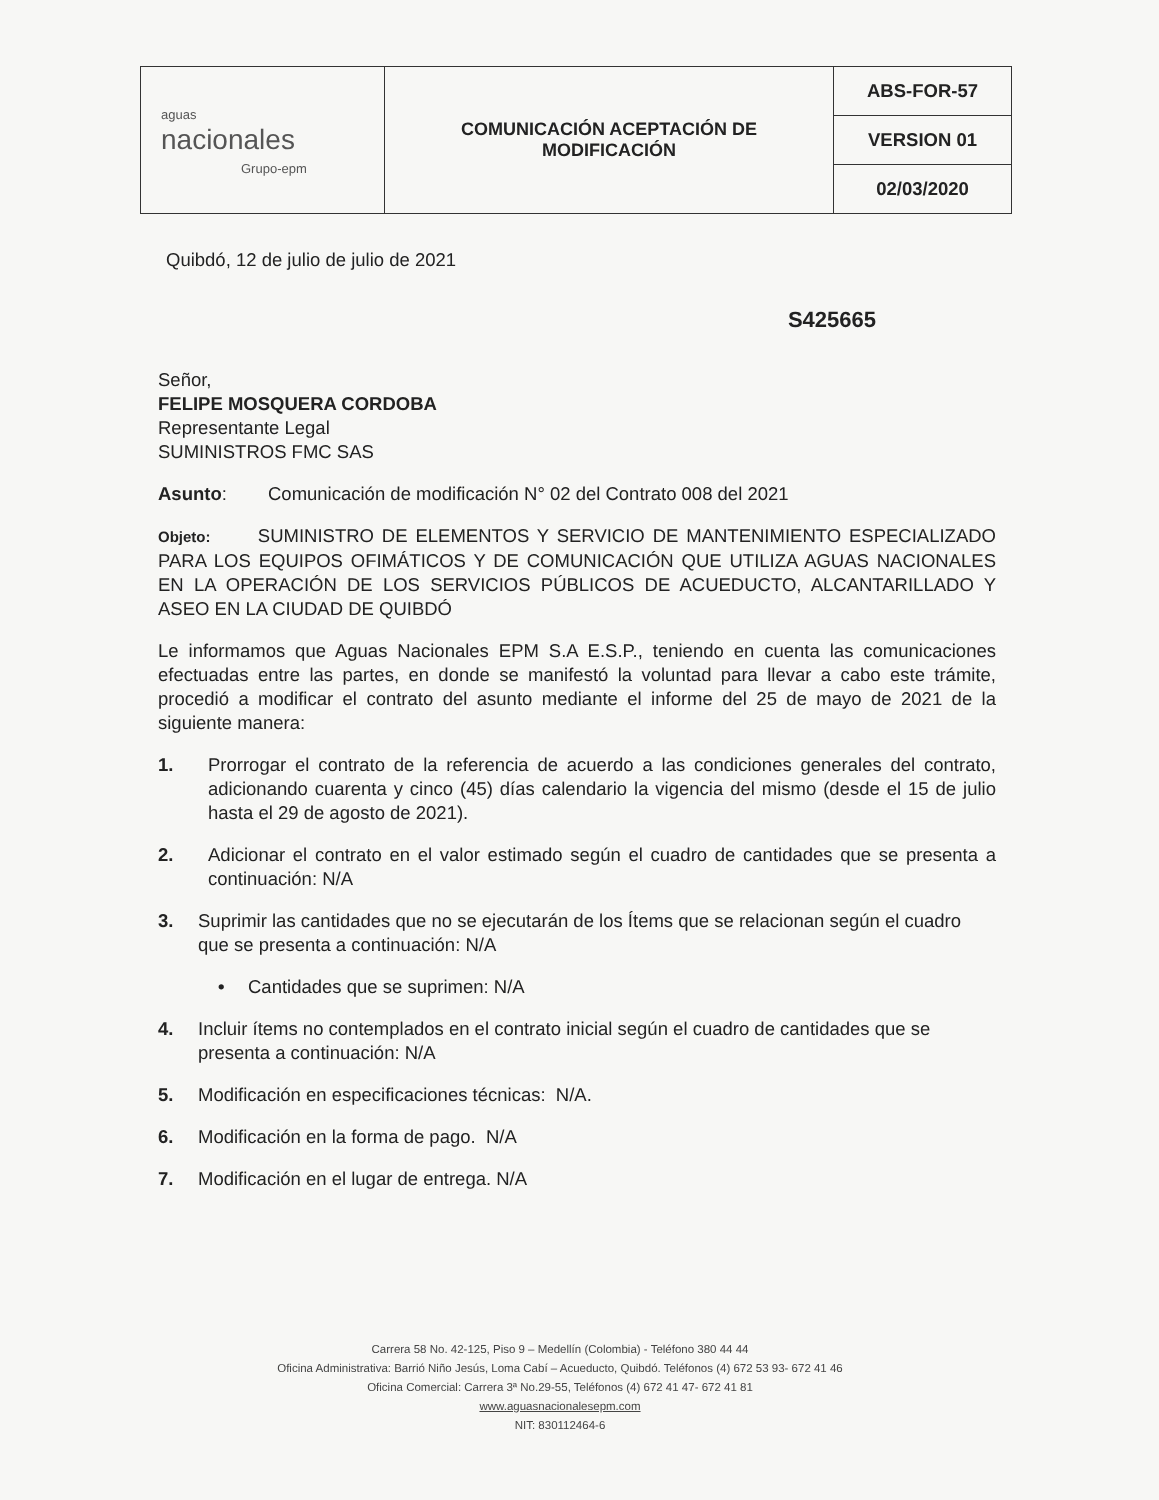| aguas nacionales Grupo-epm | COMUNICACIÓN ACEPTACIÓN DE MODIFICACIÓN | ABS-FOR-57 |
| | | VERSION 01 |
| | | 02/03/2020 |
Quibdó, 12 de julio de julio de 2021
S425665
Señor,
FELIPE MOSQUERA CORDOBA
Representante Legal
SUMINISTROS FMC SAS
Asunto: Comunicación de modificación N° 02 del Contrato 008 del 2021
Objeto: SUMINISTRO DE ELEMENTOS Y SERVICIO DE MANTENIMIENTO ESPECIALIZADO PARA LOS EQUIPOS OFIMÁTICOS Y DE COMUNICACIÓN QUE UTILIZA AGUAS NACIONALES EN LA OPERACIÓN DE LOS SERVICIOS PÚBLICOS DE ACUEDUCTO, ALCANTARILLADO Y ASEO EN LA CIUDAD DE QUIBDÓ
Le informamos que Aguas Nacionales EPM S.A E.S.P., teniendo en cuenta las comunicaciones efectuadas entre las partes, en donde se manifestó la voluntad para llevar a cabo este trámite, procedió a modificar el contrato del asunto mediante el informe del 25 de mayo de 2021 de la siguiente manera:
1. Prorrogar el contrato de la referencia de acuerdo a las condiciones generales del contrato, adicionando cuarenta y cinco (45) días calendario la vigencia del mismo (desde el 15 de julio hasta el 29 de agosto de 2021).
2. Adicionar el contrato en el valor estimado según el cuadro de cantidades que se presenta a continuación: N/A
3. Suprimir las cantidades que no se ejecutarán de los Ítems que se relacionan según el cuadro que se presenta a continuación: N/A
• Cantidades que se suprimen: N/A
4. Incluir ítems no contemplados en el contrato inicial según el cuadro de cantidades que se presenta a continuación: N/A
5. Modificación en especificaciones técnicas: N/A.
6. Modificación en la forma de pago. N/A
7. Modificación en el lugar de entrega. N/A
Carrera 58 No. 42-125, Piso 9 – Medellín (Colombia) - Teléfono 380 44 44
Oficina Administrativa: Barrió Niño Jesús, Loma Cabí – Acueducto, Quibdó. Teléfonos (4) 672 53 93- 672 41 46
Oficina Comercial: Carrera 3ª No.29-55, Teléfonos (4) 672 41 47- 672 41 81
www.aguasnacionalesepm.com
NIT: 830112464-6